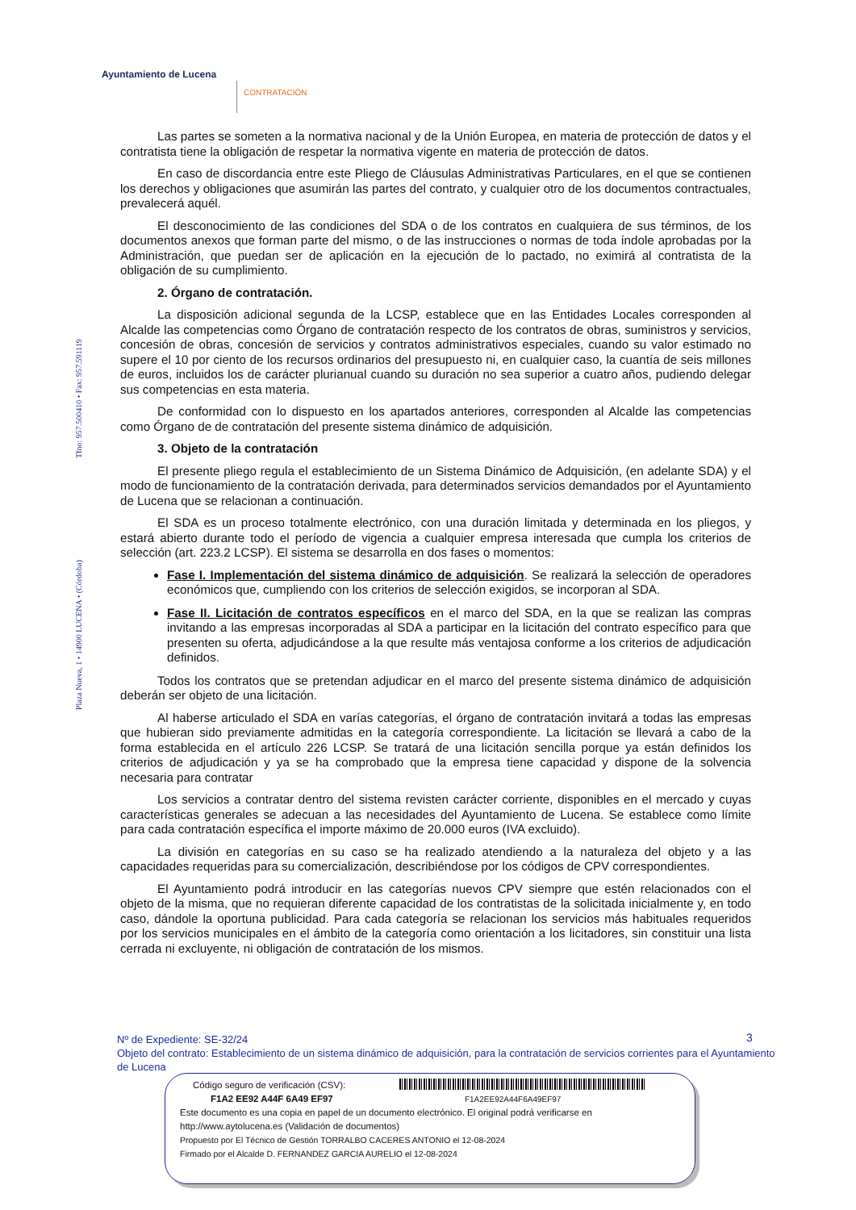Ayuntamiento de Lucena
CONTRATACIÓN
Plaza Nueva, 1 • 14900 LUCENA • (Córdoba) Tfno: 957.500410 • Fax: 957.591119
Las partes se someten a la normativa nacional y de la Unión Europea, en materia de protección de datos y el contratista tiene la obligación de respetar la normativa vigente en materia de protección de datos.
En caso de discordancia entre este Pliego de Cláusulas Administrativas Particulares, en el que se contienen los derechos y obligaciones que asumirán las partes del contrato, y cualquier otro de los documentos contractuales, prevalecerá aquél.
El desconocimiento de las condiciones del SDA o de los contratos en cualquiera de sus términos, de los documentos anexos que forman parte del mismo, o de las instrucciones o normas de toda índole aprobadas por la Administración, que puedan ser de aplicación en la ejecución de lo pactado, no eximirá al contratista de la obligación de su cumplimiento.
2. Órgano de contratación.
La disposición adicional segunda de la LCSP, establece que en las Entidades Locales corresponden al Alcalde las competencias como Órgano de contratación respecto de los contratos de obras, suministros y servicios, concesión de obras, concesión de servicios y contratos administrativos especiales, cuando su valor estimado no supere el 10 por ciento de los recursos ordinarios del presupuesto ni, en cualquier caso, la cuantía de seis millones de euros, incluidos los de carácter plurianual cuando su duración no sea superior a cuatro años, pudiendo delegar sus competencias en esta materia.
De conformidad con lo dispuesto en los apartados anteriores, corresponden al Alcalde las competencias como Órgano de de contratación del presente sistema dinámico de adquisición.
3. Objeto de la contratación
El presente pliego regula el establecimiento de un Sistema Dinámico de Adquisición, (en adelante SDA) y el modo de funcionamiento de la contratación derivada, para determinados servicios demandados por el Ayuntamiento de Lucena que se relacionan a continuación.
El SDA es un proceso totalmente electrónico, con una duración limitada y determinada en los pliegos, y estará abierto durante todo el período de vigencia a cualquier empresa interesada que cumpla los criterios de selección (art. 223.2 LCSP). El sistema se desarrolla en dos fases o momentos:
Fase I. Implementación del sistema dinámico de adquisición. Se realizará la selección de operadores económicos que, cumpliendo con los criterios de selección exigidos, se incorporan al SDA.
Fase II. Licitación de contratos específicos en el marco del SDA, en la que se realizan las compras invitando a las empresas incorporadas al SDA a participar en la licitación del contrato específico para que presenten su oferta, adjudicándose a la que resulte más ventajosa conforme a los criterios de adjudicación definidos.
Todos los contratos que se pretendan adjudicar en el marco del presente sistema dinámico de adquisición deberán ser objeto de una licitación.
Al haberse articulado el SDA en varías categorías, el órgano de contratación invitará a todas las empresas que hubieran sido previamente admitidas en la categoría correspondiente. La licitación se llevará a cabo de la forma establecida en el artículo 226 LCSP. Se tratará de una licitación sencilla porque ya están definidos los criterios de adjudicación y ya se ha comprobado que la empresa tiene capacidad y dispone de la solvencia necesaria para contratar
Los servicios a contratar dentro del sistema revisten carácter corriente, disponibles en el mercado y cuyas características generales se adecuan a las necesidades del Ayuntamiento de Lucena. Se establece como límite para cada contratación específica el importe máximo de 20.000 euros (IVA excluido).
La división en categorías en su caso se ha realizado atendiendo a la naturaleza del objeto y a las capacidades requeridas para su comercialización, describiéndose por los códigos de CPV correspondientes.
El Ayuntamiento podrá introducir en las categorías nuevos CPV siempre que estén relacionados con el objeto de la misma, que no requieran diferente capacidad de los contratistas de la solicitada inicialmente y, en todo caso, dándole la oportuna publicidad. Para cada categoría se relacionan los servicios más habituales requeridos por los servicios municipales en el ámbito de la categoría como orientación a los licitadores, sin constituir una lista cerrada ni excluyente, ni obligación de contratación de los mismos.
3
Nº de Expediente: SE-32/24
Objeto del contrato: Establecimiento de un sistema dinámico de adquisición, para la contratación de servicios corrientes para el Ayuntamiento de Lucena
Código seguro de verificación (CSV):
F1A2 EE92 A44F 6A49 EF97 F1A2EE92A44F6A49EF97
Este documento es una copia en papel de un documento electrónico. El original podrá verificarse en
http://www.aytolucena.es (Validación de documentos)
Propuesto por El Técnico de Gestión TORRALBO CACERES ANTONIO el 12-08-2024
Firmado por el Alcalde D. FERNANDEZ GARCIA AURELIO el 12-08-2024